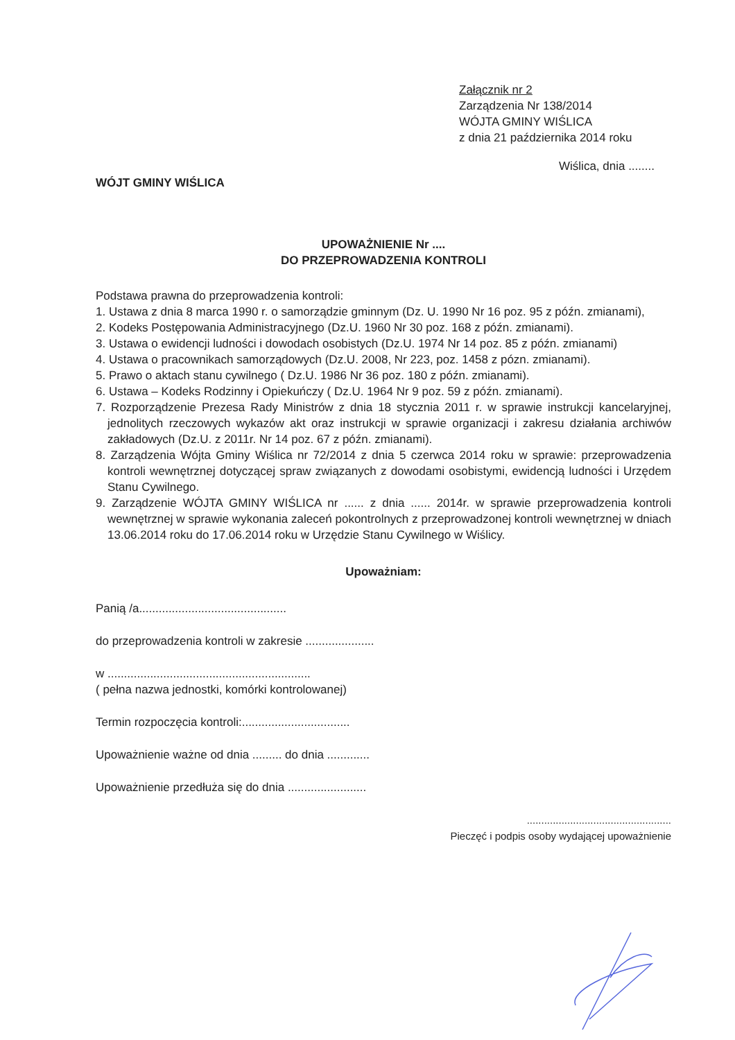Załącznik nr 2
Zarządzenia Nr 138/2014
WÓJTA GMINY WIŚLICA
z dnia 21 października 2014 roku
Wiślica, dnia ........
WÓJT GMINY WIŚLICA
UPOWAŻNIENIE Nr ....
DO PRZEPROWADZENIA KONTROLI
Podstawa prawna do przeprowadzenia kontroli:
1. Ustawa z dnia 8 marca 1990 r. o samorządzie gminnym (Dz. U. 1990 Nr 16 poz. 95 z późn. zmianami),
2. Kodeks Postępowania Administracyjnego (Dz.U. 1960 Nr 30 poz. 168 z późn. zmianami).
3. Ustawa o ewidencji ludności i dowodach osobistych (Dz.U. 1974 Nr 14 poz. 85 z późn. zmianami)
4. Ustawa o pracownikach samorządowych (Dz.U. 2008, Nr 223, poz. 1458 z pózn. zmianami).
5. Prawo o aktach stanu cywilnego ( Dz.U. 1986 Nr 36 poz. 180 z późn. zmianami).
6. Ustawa – Kodeks Rodzinny i Opiekuńczy ( Dz.U. 1964 Nr 9 poz. 59 z późn. zmianami).
7. Rozporządzenie Prezesa Rady Ministrów z dnia 18 stycznia 2011 r. w sprawie instrukcji kancelaryjnej, jednolitych rzeczowych wykazów akt oraz instrukcji w sprawie organizacji i zakresu działania archiwów zakładowych (Dz.U. z 2011r. Nr 14 poz. 67 z późn. zmianami).
8. Zarządzenia Wójta Gminy Wiślica nr 72/2014 z dnia 5 czerwca 2014 roku w sprawie: przeprowadzenia kontroli wewnętrznej dotyczącej spraw związanych z dowodami osobistymi, ewidencją ludności i Urzędem Stanu Cywilnego.
9. Zarządzenie WÓJTA GMINY WIŚLICA nr ...... z dnia ...... 2014r. w sprawie przeprowadzenia kontroli wewnętrznej w sprawie wykonania zaleceń pokontrolnych z przeprowadzonej kontroli wewnętrznej w dniach 13.06.2014 roku do 17.06.2014 roku w Urzędzie Stanu Cywilnego w Wiślicy.
Upoważniam:
Panią /a.............................................
do przeprowadzenia kontroli w zakresie .....................
w ..............................................................
( pełna nazwa jednostki, komórki kontrolowanej)
Termin rozpoczęcia kontroli:.................................
Upoważnienie ważne od dnia ......... do dnia .............
Upoważnienie przedłuża się do dnia ........................
..................................................
Pieczęć i podpis osoby wydającej upoważnienie